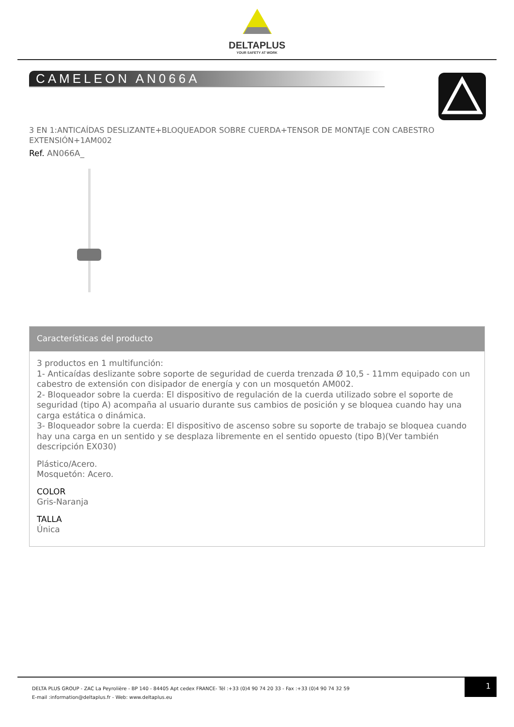DELTAPLUS
YOUR SAFETY AT WORK
CAMELEON AN066A
3 EN 1:ANTICAÍDAS DESLIZANTE+BLOQUEADOR SOBRE CUERDA+TENSOR DE MONTAJE CON CABESTRO EXTENSIÓN+1AM002
Ref. AN066A_
Características del producto
3 productos en 1 multifunción:
1- Anticaídas deslizante sobre soporte de seguridad de cuerda trenzada Ø 10,5 - 11mm equipado con un cabestro de extensión con disipador de energía y con un mosquetón AM002.
2- Bloqueador sobre la cuerda: El dispositivo de regulación de la cuerda utilizado sobre el soporte de seguridad (tipo A) acompaña al usuario durante sus cambios de posición y se bloquea cuando hay una carga estática o dinámica.
3- Bloqueador sobre la cuerda: El dispositivo de ascenso sobre su soporte de trabajo se bloquea cuando hay una carga en un sentido y se desplaza libremente en el sentido opuesto (tipo B)(Ver también descripción EX030)
Plástico/Acero.
Mosquetón: Acero.
COLOR
Gris-Naranja
TALLA
Única
DELTA PLUS GROUP - ZAC La Peyrolière - BP 140 - 84405 Apt cedex FRANCE- Tél :+33 (0)4 90 74 20 33 - Fax :+33 (0)4 90 74 32 59
E-mail :information@deltaplus.fr - Web: www.deltaplus.eu
1